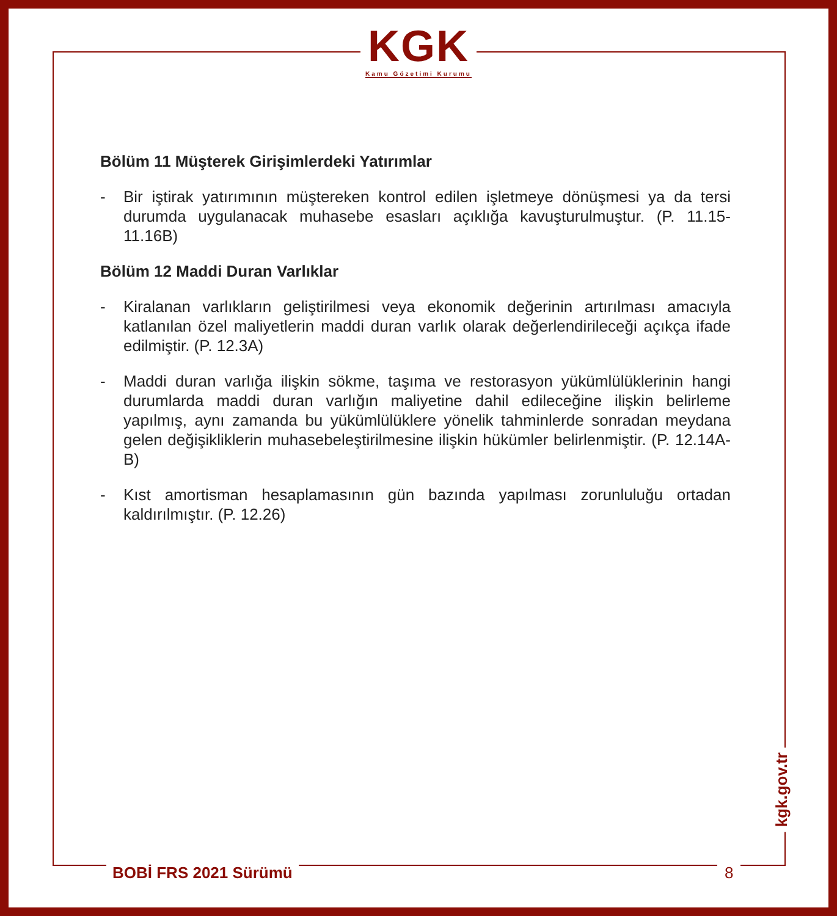KGK
Kamu Gözetimi Kurumu
Bölüm 11 Müşterek Girişimlerdeki Yatırımlar
- Bir iştirak yatırımının müştereken kontrol edilen işletmeye dönüşmesi ya da tersi durumda uygulanacak muhasebe esasları açıklığa kavuşturulmuştur. (P. 11.15-11.16B)
Bölüm 12 Maddi Duran Varlıklar
- Kiralanan varlıkların geliştirilmesi veya ekonomik değerinin artırılması amacıyla katlanılan özel maliyetlerin maddi duran varlık olarak değerlendirileceği açıkça ifade edilmiştir. (P. 12.3A)
- Maddi duran varlığa ilişkin sökme, taşıma ve restorasyon yükümlülüklerinin hangi durumlarda maddi duran varlığın maliyetine dahil edileceğine ilişkin belirleme yapılmış, aynı zamanda bu yükümlülüklere yönelik tahminlerde sonradan meydana gelen değişikliklerin muhasebeleştirilmesine ilişkin hükümler belirlenmiştir. (P. 12.14A-B)
- Kıst amortisman hesaplamasının gün bazında yapılması zorunluluğu ortadan kaldırılmıştır. (P. 12.26)
BOBİ FRS 2021 Sürümü 8
kgk.gov.tr